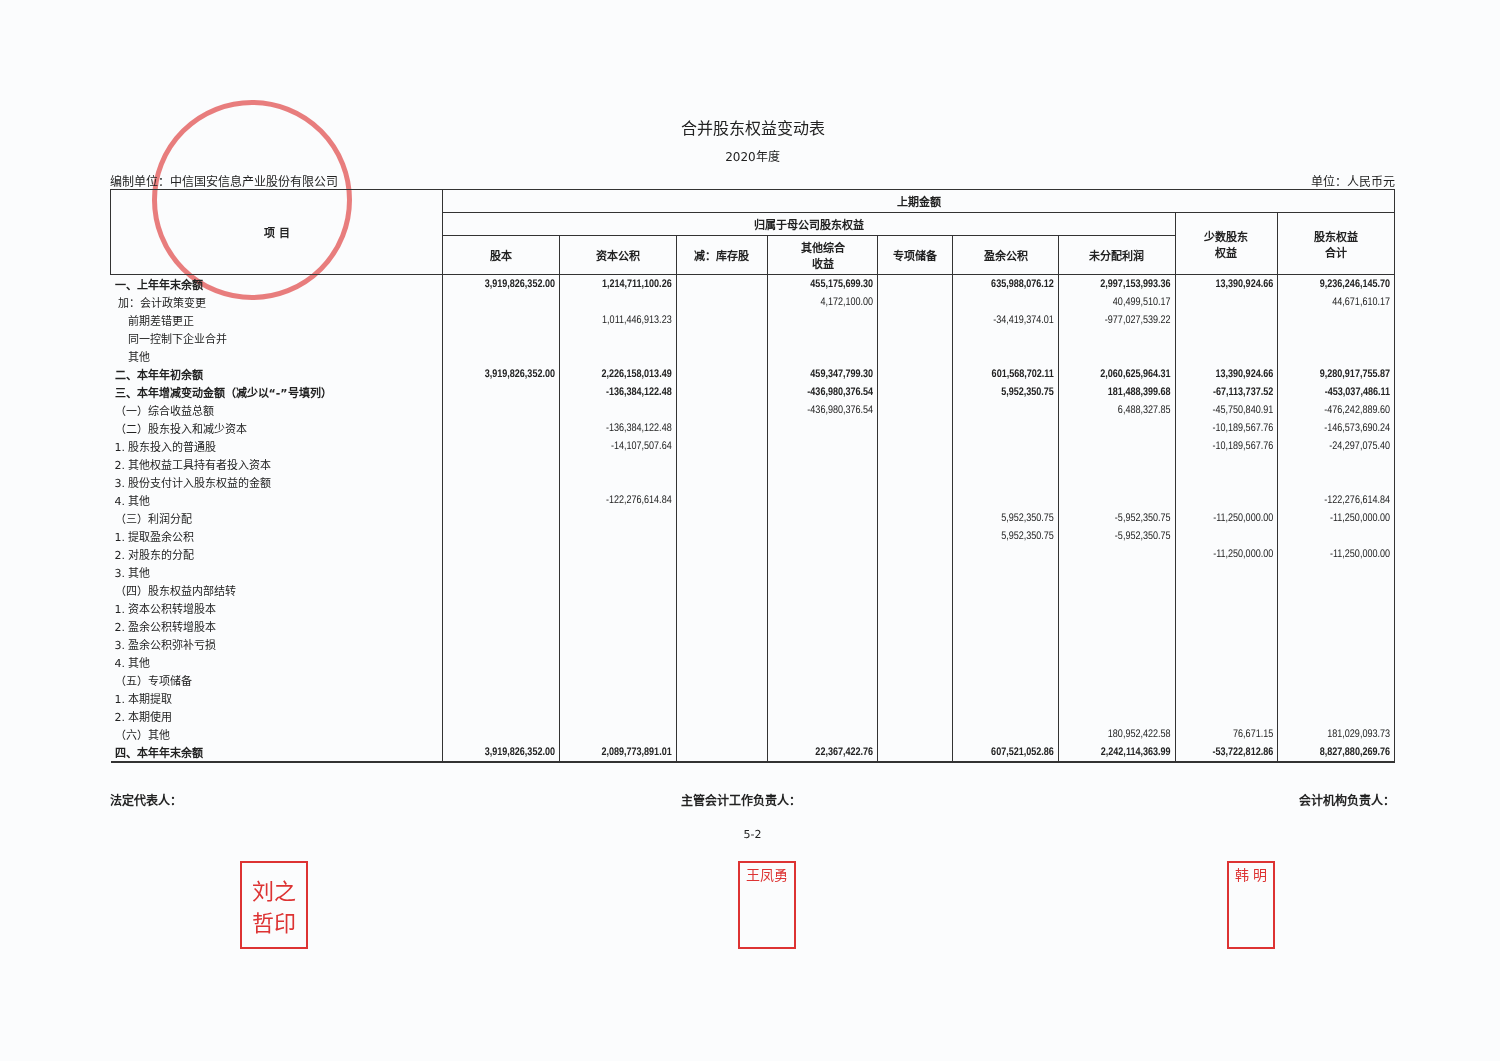合并股东权益变动表
2020年度
编制单位：中信国安信息产业股份有限公司 单位：人民币元
| 项 目 | 上期金额 | | | | | | | | |
| --- | --- | --- | --- | --- | --- | --- | --- | --- | --- |
| | 归属于母公司股东权益 | | | | | | | 少数股东 权益 | 股东权益 合计 |
| | 股本 | 资本公积 | 减：库存股 | 其他综合 收益 | 专项储备 | 盈余公积 | 未分配利润 | | |
| 一、上年年末余额 | 3,919,826,352.00 | 1,214,711,100.26 | | 455,175,699.30 | | 635,988,076.12 | 2,997,153,993.36 | 13,390,924.66 | 9,236,246,145.70 |
| 加：会计政策变更 | | | | 4,172,100.00 | | | 40,499,510.17 | | 44,671,610.17 |
| 前期差错更正 | | 1,011,446,913.23 | | | | -34,419,374.01 | -977,027,539.22 | | |
| 同一控制下企业合并 | | | | | | | | | |
| 其他 | | | | | | | | | |
| 二、本年年初余额 | 3,919,826,352.00 | 2,226,158,013.49 | | 459,347,799.30 | | 601,568,702.11 | 2,060,625,964.31 | 13,390,924.66 | 9,280,917,755.87 |
| 三、本年增减变动金额（减少以“-”号填列） | | -136,384,122.48 | | -436,980,376.54 | | 5,952,350.75 | 181,488,399.68 | -67,113,737.52 | -453,037,486.11 |
| （一）综合收益总额 | | | | -436,980,376.54 | | | 6,488,327.85 | -45,750,840.91 | -476,242,889.60 |
| （二）股东投入和减少资本 | | -136,384,122.48 | | | | | | -10,189,567.76 | -146,573,690.24 |
| 1. 股东投入的普通股 | | -14,107,507.64 | | | | | | -10,189,567.76 | -24,297,075.40 |
| 2. 其他权益工具持有者投入资本 | | | | | | | | | |
| 3. 股份支付计入股东权益的金额 | | | | | | | | | |
| 4. 其他 | | -122,276,614.84 | | | | | | | -122,276,614.84 |
| （三）利润分配 | | | | | | 5,952,350.75 | -5,952,350.75 | -11,250,000.00 | -11,250,000.00 |
| 1. 提取盈余公积 | | | | | | 5,952,350.75 | -5,952,350.75 | | |
| 2. 对股东的分配 | | | | | | | | -11,250,000.00 | -11,250,000.00 |
| 3. 其他 | | | | | | | | | |
| （四）股东权益内部结转 | | | | | | | | | |
| 1. 资本公积转增股本 | | | | | | | | | |
| 2. 盈余公积转增股本 | | | | | | | | | |
| 3. 盈余公积弥补亏损 | | | | | | | | | |
| 4. 其他 | | | | | | | | | |
| （五）专项储备 | | | | | | | | | |
| 1. 本期提取 | | | | | | | | | |
| 2. 本期使用 | | | | | | | | | |
| （六）其他 | | | | | | | 180,952,422.58 | 76,671.15 | 181,029,093.73 |
| 四、本年年末余额 | 3,919,826,352.00 | 2,089,773,891.01 | | 22,367,422.76 | | 607,521,052.86 | 2,242,114,363.99 | -53,722,812.86 | 8,827,880,269.76 |
法定代表人： 主管会计工作负责人： 会计机构负责人：
5-2
刘之
哲印 王凤勇 韩 明